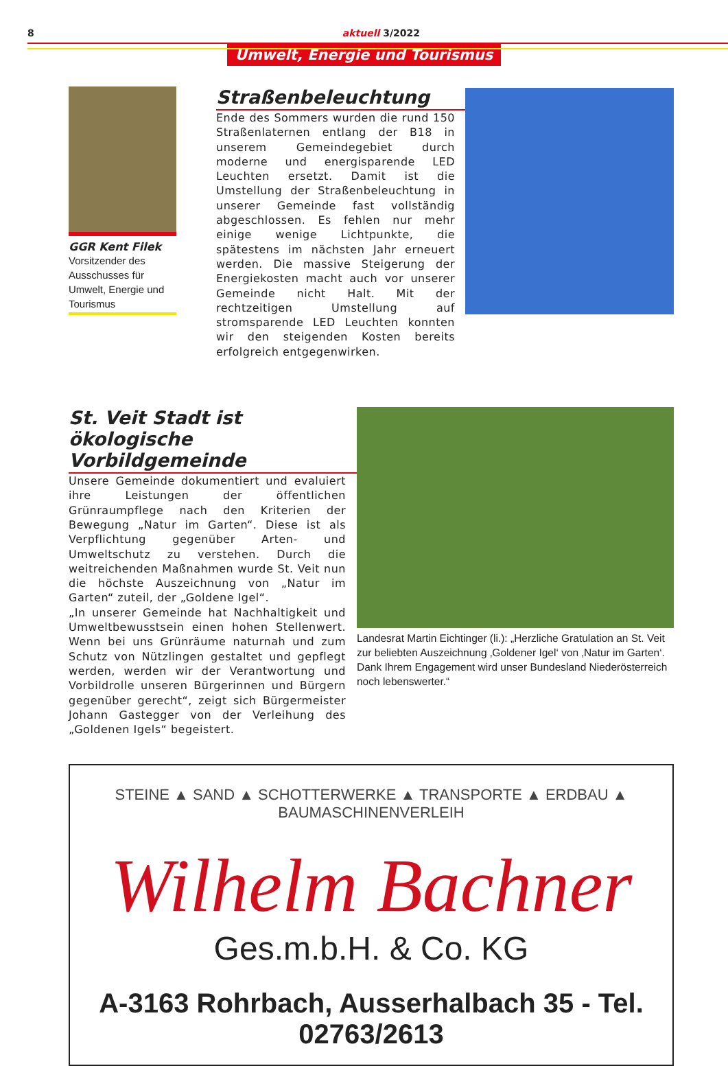8 aktuell 3/2022
Umwelt, Energie und Tourismus
GGR Kent Filek
Vorsitzender des Ausschusses für Umwelt, Energie und Tourismus
Straßenbeleuchtung
Ende des Sommers wurden die rund 150 Straßenlaternen entlang der B18 in unserem Gemeindegebiet durch moderne und energisparende LED Leuchten ersetzt. Damit ist die Umstellung der Straßenbeleuchtung in unserer Gemeinde fast vollständig abgeschlossen. Es fehlen nur mehr einige wenige Lichtpunkte, die spätestens im nächsten Jahr erneuert werden. Die massive Steigerung der Energiekosten macht auch vor unserer Gemeinde nicht Halt. Mit der rechtzeitigen Umstellung auf stromsparende LED Leuchten konnten wir den steigenden Kosten bereits erfolgreich entgegenwirken.
St. Veit Stadt ist ökologische Vorbildgemeinde
Unsere Gemeinde dokumentiert und evaluiert ihre Leistungen der öffentlichen Grünraumpflege nach den Kriterien der Bewegung „Natur im Garten“. Diese ist als Verpflichtung gegenüber Arten- und Umweltschutz zu verstehen. Durch die weitreichenden Maßnahmen wurde St. Veit nun die höchste Auszeichnung von „Natur im Garten“ zuteil, der „Goldene Igel“.
„In unserer Gemeinde hat Nachhaltigkeit und Umweltbewusstsein einen hohen Stellenwert. Wenn bei uns Grünräume naturnah und zum Schutz von Nützlingen gestaltet und gepflegt werden, werden wir der Verantwortung und Vorbildrolle unseren Bürgerinnen und Bürgern gegenüber gerecht“, zeigt sich Bürgermeister Johann Gastegger von der Verleihung des „Goldenen Igels“ begeistert.
Landesrat Martin Eichtinger (li.): „Herzliche Gratulation an St. Veit zur beliebten Auszeichnung ‚Goldener Igel‘ von ‚Natur im Garten‘. Dank Ihrem Engagement wird unser Bundesland Niederösterreich noch lebenswerter.“
STEINE ▲ SAND ▲ SCHOTTERWERKE ▲ TRANSPORTE ▲ ERDBAU ▲ BAUMASCHINENVERLEIH
Wilhelm Bachner
Ges.m.b.H. & Co. KG
A-3163 Rohrbach, Ausserhalbach 35 - Tel. 02763/2613